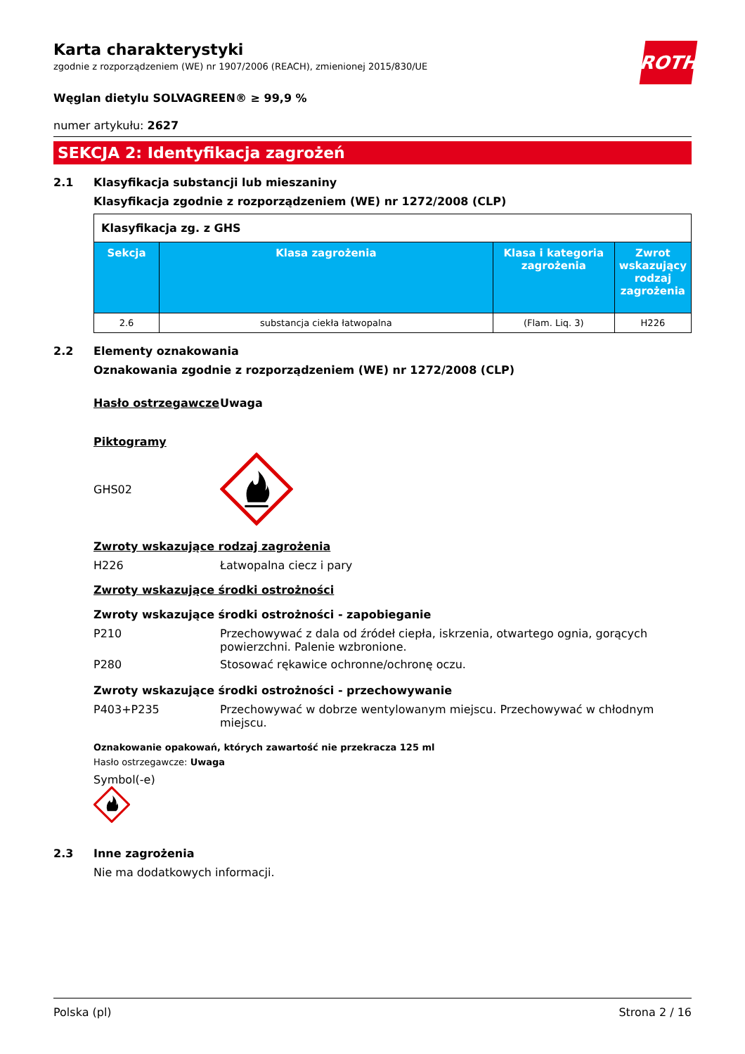ROTH
Karta charakterystyki
zgodnie z rozporządzeniem (WE) nr 1907/2006 (REACH), zmienionej 2015/830/UE
Węglan dietylu SOLVAGREEN® ≥ 99,9 %
numer artykułu: 2627
SEKCJA 2: Identyfikacja zagrożeń
2.1 Klasyfikacja substancji lub mieszaniny
Klasyfikacja zgodnie z rozporządzeniem (WE) nr 1272/2008 (CLP)
| Klasyfikacja zg. z GHS | | | |
| Sekcja | Klasa zagrożenia | Klasa i kategoria zagrożenia | Zwrot wskazujący rodzaj zagrożenia |
| 2.6 | substancja ciekła łatwopalna | (Flam. Liq. 3) | H226 |
2.2 Elementy oznakowania
Oznakowania zgodnie z rozporządzeniem (WE) nr 1272/2008 (CLP)
Hasło ostrzegawcze Uwaga
Piktogramy
GHS02
Zwroty wskazujące rodzaj zagrożenia
H226
Łatwopalna ciecz i pary
Zwroty wskazujące środki ostrożności
Zwroty wskazujące środki ostrożności - zapobieganie
P210 Przechowywać z dala od źródeł ciepła, iskrzenia, otwartego ognia, gorących powierzchni. Palenie wzbronione.
P280
Stosować rękawice ochronne/ochronę oczu.
Zwroty wskazujące środki ostrożności - przechowywanie
P403+P235 Przechowywać w dobrze wentylowanym miejscu. Przechowywać w chłodnym miejscu.
Oznakowanie opakowań, których zawartość nie przekracza 125 ml
Hasło ostrzegawcze: Uwaga
Symbol(-e)
2.3 Inne zagrożenia
Nie ma dodatkowych informacji.
Polska (pl) Strona 2 / 16